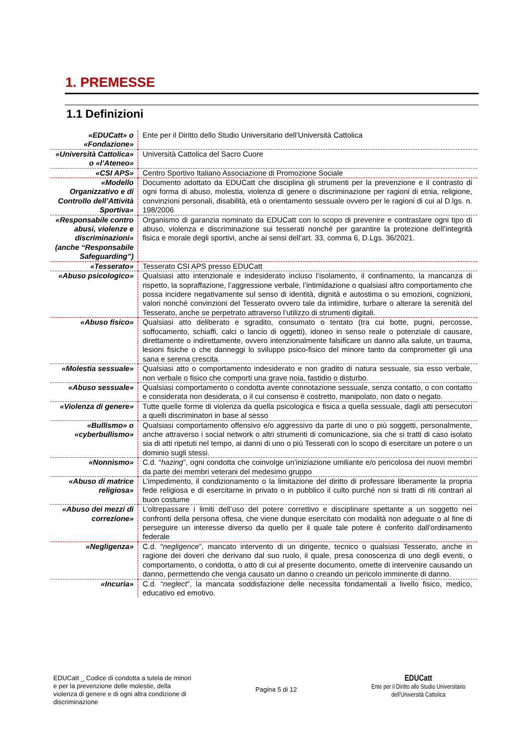1. PREMESSE
1.1 Definizioni
| «EDUCatt» o «Fondazione» | Ente per il Diritto dello Studio Universitario dell’Università Cattolica |
| «Università Cattolica» o «l’Ateneo» | Università Cattolica del Sacro Cuore |
| «CSI APS» | Centro Sportivo Italiano Associazione di Promozione Sociale |
| «Modello Organizzativo e di Controllo dell’Attività Sportiva» | Documento adottato da EDUCatt che disciplina gli strumenti per la prevenzione e il contrasto di ogni forma di abuso, molestia, violenza di genere o discriminazione per ragioni di etnia, religione, convinzioni personali, disabilità, età o orientamento sessuale ovvero per le ragioni di cui al D.lgs. n. 198/2006 |
| «Responsabile contro abusi, violenze e discriminazioni» (anche “Responsabile Safeguarding”) | Organismo di garanzia nominato da EDUCatt con lo scopo di prevenire e contrastare ogni tipo di abuso, violenza e discriminazione sui tesserati nonché per garantire la protezione dell’integrità fisica e morale degli sportivi, anche ai sensi dell’art. 33, comma 6, D.Lgs. 36/2021. |
| «Tesserato» | Tesserato CSI APS presso EDUCatt |
| «Abuso psicologico» | Qualsiasi atto intenzionale e indesiderato incluso l’isolamento, il confinamento, la mancanza di rispetto, la sopraffazione, l’aggressione verbale, l’intimidazione o qualsiasi altro comportamento che possa incidere negativamente sul senso di identità, dignità e autostima o su emozioni, cognizioni, valori nonché convinzioni del Tesserato ovvero tale da intimidire, turbare o alterare la serenità del Tesserato, anche se perpetrato attraverso l’utilizzo di strumenti digitali. |
| «Abuso fisico» | Qualsiasi atto deliberato e sgradito, consumato o tentato (tra cui botte, pugni, percosse, soffocamento, schiaffi, calci o lancio di oggetti), idoneo in senso reale o potenziale di causare, direttamente o indirettamente, ovvero intenzionalmente falsificare un danno alla salute, un trauma, lesioni fisiche o che danneggi lo sviluppo psico-fisico del minore tanto da comprometter gli una sana e serena crescita. |
| «Molestia sessuale» | Qualsiasi atto o comportamento indesiderato e non gradito di natura sessuale, sia esso verbale, non verbale o fisico che comporti una grave noia, fastidio o disturbo. |
| «Abuso sessuale» | Qualsiasi comportamento o condotta avente connotazione sessuale, senza contatto, o con contatto e considerata non desiderata, o il cui consenso è costretto, manipolato, non dato o negato. |
| «Violenza di genere» | Tutte quelle forme di violenza da quella psicologica e fisica a quella sessuale, dagli atti persecutori a quelli discriminatori in base al sesso |
| «Bullismo» o «cyberbullismo» | Qualsiasi comportamento offensivo e/o aggressivo da parte di uno o più soggetti, personalmente, anche attraverso i social network o altri strumenti di comunicazione, sia che si tratti di caso isolato sia di atti ripetuti nel tempo, ai danni di uno o più Tesserati con lo scopo di esercitare un potere o un dominio sugli stessi. |
| «Nonnismo» | C.d. “ hazing ”, ogni condotta che coinvolge un’iniziazione umiliante e/o pericolosa dei nuovi membri da parte dei membri veterani del medesimo gruppo |
| «Abuso di matrice religiosa» | L’impedimento, il condizionamento o la limitazione del diritto di professare liberamente la propria fede religiosa e di esercitarne in privato o in pubblico il culto purché non si tratti di riti contrari al buon costume |
| «Abuso dei mezzi di correzione» | L’oltrepassare i limiti dell’uso del potere correttivo e disciplinare spettante a un soggetto nei confronti della persona offesa, che viene dunque esercitato con modalità non adeguate o al fine di perseguire un interesse diverso da quello per il quale tale potere è conferito dall’ordinamento federale |
| «Negligenza» | C.d. “ negligence ”, mancato intervento di un dirigente, tecnico o qualsiasi Tesserato, anche in ragione dei doveri che derivano dal suo ruolo, il quale, presa conoscenza di uno degli eventi, o comportamento, o condotta, o atto di cui al presente documento, omette di intervenire causando un danno, permettendo che venga causato un danno o creando un pericolo imminente di danno. |
| «Incuria» | C.d. “ neglect ”, la mancata soddisfazione delle necessita fondamentali a livello fisico, medico, educativo ed emotivo. |
EDUCatt _ Codice di condotta a tutela de minori e per la prevenzione delle molestie, della violenza di genere e di ogni altra condizione di discriminazione
Pagina 5 di 12
EDUCatt
Ente per il Diritto allo Studio Universitario
dell’Università Cattolica